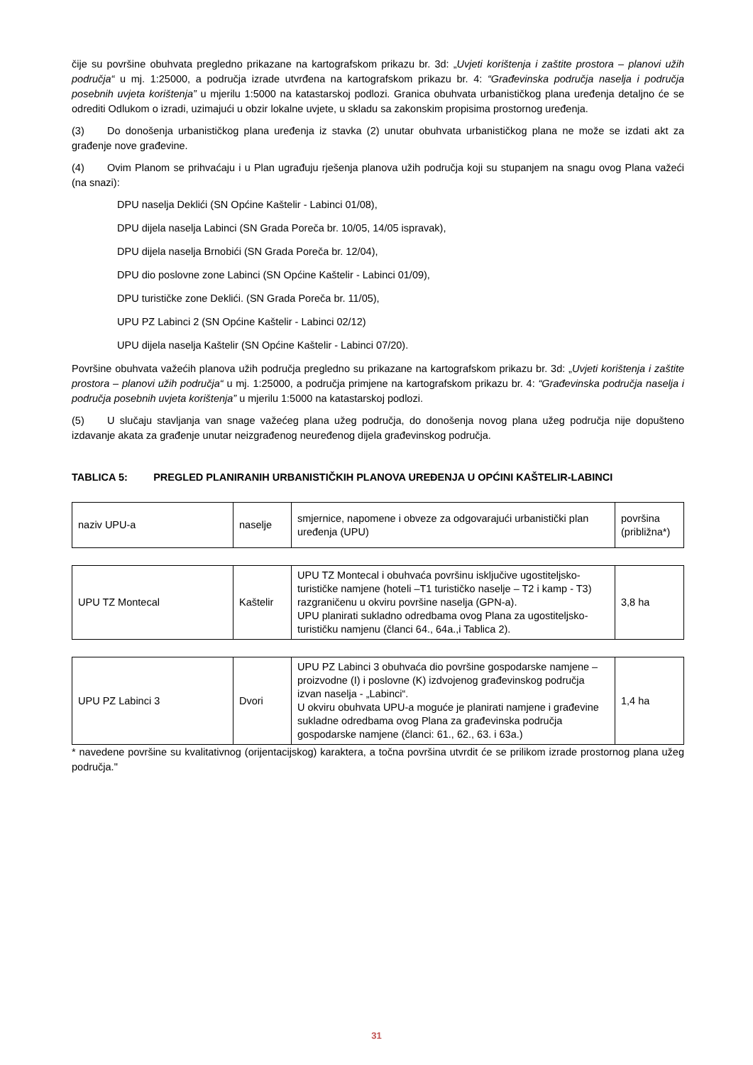čije su površine obuhvata pregledno prikazane na kartografskom prikazu br. 3d: „Uvjeti korištenja i zaštite prostora – planovi užih područja“ u mj. 1:25000, a područja izrade utvrđena na kartografskom prikazu br. 4: “Građevinska područja naselja i područja posebnih uvjeta korištenja” u mjerilu 1:5000 na katastarskoj podlozi. Granica obuhvata urbanističkog plana uređenja detaljno će se odrediti Odlukom o izradi, uzimajući u obzir lokalne uvjete, u skladu sa zakonskim propisima prostornog uređenja.
(3) Do donošenja urbanističkog plana uređenja iz stavka (2) unutar obuhvata urbanističkog plana ne može se izdati akt za građenje nove građevine.
(4) Ovim Planom se prihvaćaju i u Plan ugrađuju rješenja planova užih područja koji su stupanjem na snagu ovog Plana važeći (na snazi):
DPU naselja Deklići (SN Općine Kaštelir - Labinci 01/08),
DPU dijela naselja Labinci (SN Grada Poreča br. 10/05, 14/05 ispravak),
DPU dijela naselja Brnobići (SN Grada Poreča br. 12/04),
DPU dio poslovne zone Labinci (SN Općine Kaštelir - Labinci 01/09),
DPU turističke zone Deklići. (SN Grada Poreča br. 11/05),
UPU PZ Labinci 2 (SN Općine Kaštelir - Labinci 02/12)
UPU dijela naselja Kaštelir (SN Općine Kaštelir - Labinci 07/20).
Površine obuhvata važećih planova užih područja pregledno su prikazane na kartografskom prikazu br. 3d: „Uvjeti korištenja i zaštite prostora – planovi užih područja“ u mj. 1:25000, a područja primjene na kartografskom prikazu br. 4: “Građevinska područja naselja i područja posebnih uvjeta korištenja” u mjerilu 1:5000 na katastarskoj podlozi.
(5) U slučaju stavljanja van snage važećeg plana užeg područja, do donošenja novog plana užeg područja nije dopušteno izdavanje akata za građenje unutar neizgrađenog neuređenog dijela građevinskog područja.
TABLICA 5: PREGLED PLANIRANIH URBANISTIČKIH PLANOVA UREĐENJA U OPĆINI KAŠTELIR-LABINCI
| naziv UPU-a | naselje | smjernice, napomene i obveze za odgovarajući urbanistički plan uređenja (UPU) | površina (približna*) |
| UPU TZ Montecal | Kaštelir | UPU TZ Montecal i obuhvaća površinu isključive ugostiteljsko-turističke namjene (hoteli –T1 turističko naselje – T2 i kamp - T3) razgraničenu u okviru površine naselja (GPN-a). UPU planirati sukladno odredbama ovog Plana za ugostiteljsko-turističku namjenu (članci 64., 64a.,i Tablica 2). | 3,8 ha |
| UPU PZ Labinci 3 | Dvori | UPU PZ Labinci 3 obuhvaća dio površine gospodarske namjene – proizvodne (I) i poslovne (K) izdvojenog građevinskog područja izvan naselja - „Labinci“. U okviru obuhvata UPU-a moguće je planirati namjene i građevine sukladne odredbama ovog Plana za građevinska područja gospodarske namjene (članci: 61., 62., 63. i 63a.) | 1,4 ha |
* navedene površine su kvalitativnog (orijentacijskog) karaktera, a točna površina utvrdit će se prilikom izrade prostornog plana užeg područja."
31